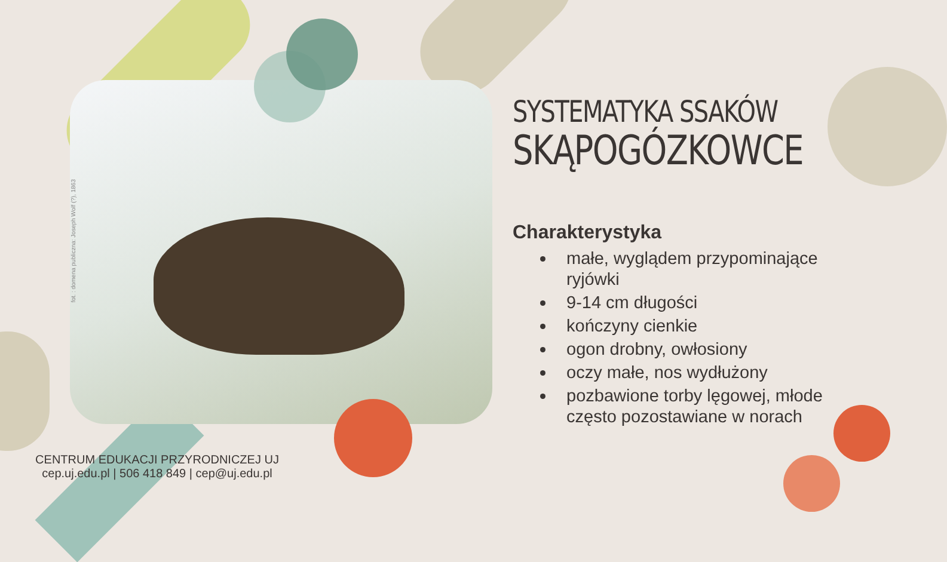fot. : domena publiczna: Joseph Wolf (?), 1863
SYSTEMATYKA SSAKÓW
SKĄPOGÓZKOWCE
Charakterystyka
małe, wyglądem przypominające ryjówki
9-14 cm długości
kończyny cienkie
ogon drobny, owłosiony
oczy małe, nos wydłużony
pozbawione torby lęgowej, młode często pozostawiane w norach
CENTRUM EDUKACJI PRZYRODNICZEJ UJ
cep.uj.edu.pl | 506 418 849 | cep@uj.edu.pl